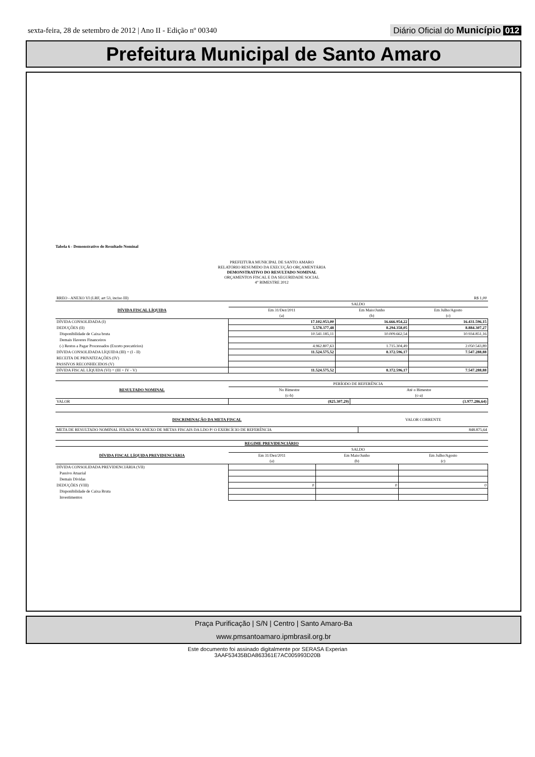sexta-feira, 28 de setembro de 2012 | Ano II - Edição nº 00340 Diário Oficial do Município 012
Prefeitura Municipal de Santo Amaro
Tabela 6 - Demonstrativo do Resultado Nominal
PREFEITURA MUNICIPAL DE SANTO AMARO
RELATÓRIO RESUMIDO DA EXECUÇÃO ORÇAMENTÁRIA
DEMONSTRATIVO DO RESULTADO NOMINAL
ORÇAMENTOS FISCAL E DA SEGURIDADE SOCIAL
4° BIMESTRE 2012
| RREO - ANEXO VI (LRF, art 53, inciso III) | | | R$ 1,00 |
| DÍVIDA FISCAL LÍQUIDA | SALDO | | |
| | Em 31/Dez/2011 | Em Maio/Junho | Em Julho/Agosto |
| | (a) | (b) | (c) |
| DÍVIDA CONSOLIDADA (I) | 17.102.953,00 | 16.666.954,22 | 16.431.596,15 |
| DEDUÇÕES (II) | 5.578.377,48 | 8.294.358,05 | 8.884.307,27 |
| Disponibilidade de Caixa bruta | 10.541.185,11 | 10.009.662,54 | 10.934.851,16 |
| Demais Haveres Financeiros | | | |
| (-) Restos a Pagar Processados (Exceto precatórios) | 4.962.807,63 | 1.715.304,49 | 2.050.543,89 |
| DÍVIDA CONSOLIDADA LÍQUIDA (III) = (I - II) | 11.524.575,52 | 8.372.596,17 | 7.547.288,88 |
| RECEITA DE PRIVATIZAÇÕES (IV) | | | |
| PASSIVOS RECONHECIDOS (V) | | | |
| DÍVIDA FISCAL LÍQUIDA (VI) = (III + IV - V) | 11.524.575,52 | 8.372.596,17 | 7.547.288,88 |
| RESULTADO NOMINAL | PERÍODO DE REFERÊNCIA | |
| | No Bimestre | Até o Bimestre |
| | (c-b) | (c-a) |
| VALOR | (825.307,29) | (3.977.286,64) |
| DISCRIMINAÇÃO DA META FISCAL | VALOR CORRENTE |
| META DE RESULTADO NOMINAL FIXADA NO ANEXO DE METAS FISCAIS DA LDO P/ O EXERCÍCIO DE REFERÊNCIA | 848.875,64 |
| REGIME PREVIDENCIÁRIO | | | |
| --- | --- | --- | --- |
| DÍVIDA FISCAL LÍQUIDA PREVIDENCIÁRIA | SALDO | | |
| | Em 31/Dez/2011 | Em Maio/Junho | Em Julho/Agosto |
| | (a) | (b) | (c) |
| DÍVIDA CONSOLIDADA PREVIDENCIÁRIA (VII) | | | |
| Passivo Atuarial | | | |
| Demais Dívidas | | | |
| DEDUÇÕES (VIII) | 0 | 0 | 0 |
| Disponibilidade de Caixa Bruta | | | |
| Investimentos | | | |
Praça Purificação | S/N | Centro | Santo Amaro-Ba
www.pmsantoamaro.ipmbrasil.org.br
Este documento foi assinado digitalmente por SERASA Experian
3AAF53435BDA863361E7AC005993D20B